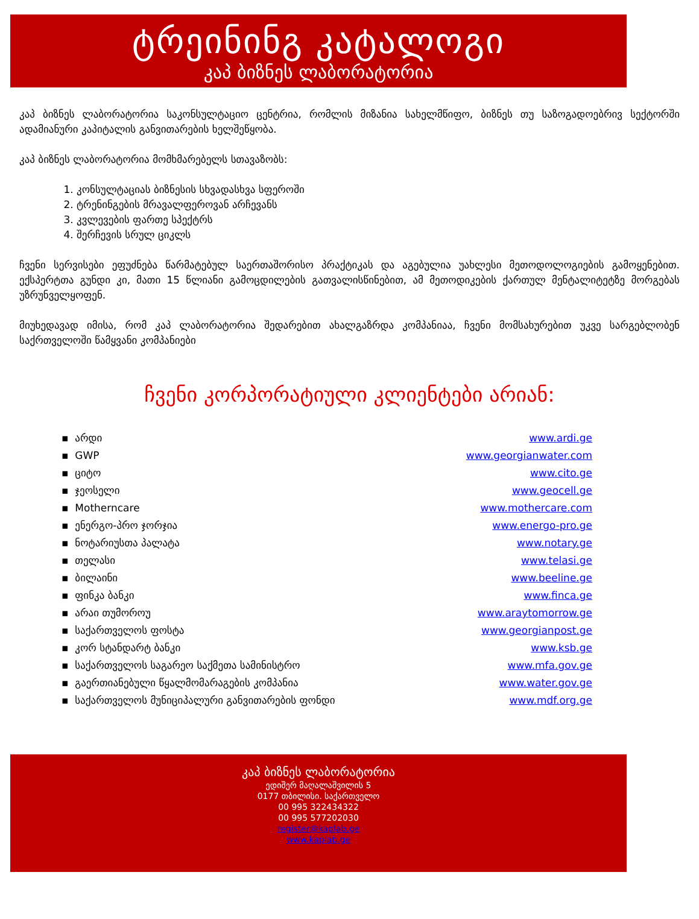ტრეინინგ კატალოგი
კაპ ბიზნეს ლაბორატორია
კაპ ბიზნეს ლაბორატორია საკონსულტაციო ცენტრია, რომლის მიზანია სახელმწიფო, ბიზნეს თუ საზოგადოებრივ სექტორში ადამიანური კაპიტალის განვითარების ხელშეწყობა.
კაპ ბიზნეს ლაბორატორია მომხმარებელს სთავაზობს:
1. კონსულტაციას ბიზნესის სხვადასხვა სფეროში
2. ტრენინგების მრავალფეროვან არჩევანს
3. კვლევების ფართე სპექტრს
4. შერჩევის სრულ ციკლს
ჩვენი სერვისები ეფუძნება წარმატებულ საერთაშორისო პრაქტიკას და აგებულია უახლესი მეთოდოლოგიების გამოყენებით. ექსპერტთა გუნდი კი, მათი 15 წლიანი გამოცდილების გათვალისწინებით, ამ მეთოდიკების ქართულ მენტალიტეტზე მორგებას უზრუნველყოფენ.
მიუხედავად იმისა, რომ კაპ ლაბორატორია შედარებით ახალგაზრდა კომპანიაა, ჩვენი მომსახურებით უკვე სარგებლობენ საქრთველოში წამყვანი კომპანიები
ჩვენი კორპორატიული კლიენტები არიან:
| ▪ არდი | www.ardi.ge |
| ▪ GWP | www.georgianwater.com |
| ▪ ციტო | www.cito.ge |
| ▪ ჯეოსელი | www.geocell.ge |
| ▪ Motherncare | www.mothercare.com |
| ▪ ენერგო-პრო ჯორჯია | www.energo-pro.ge |
| ▪ ნოტარიუსთა პალატა | www.notary.ge |
| ▪ თელასი | www.telasi.ge |
| ▪ ბილაინი | www.beeline.ge |
| ▪ ფინკა ბანკი | www.finca.ge |
| ▪ არაი თუმოროუ | www.araytomorrow.ge |
| ▪ საქართველოს ფოსტა | www.georgianpost.ge |
| ▪ კორ სტანდარტ ბანკი | www.ksb.ge |
| ▪ საქართველოს საგარეო საქმეთა სამინისტრო | www.mfa.gov.ge |
| ▪ გაერთიანებული წყალმომარაგების კომპანია | www.water.gov.ge |
| ▪ საქართველოს მუნიციპალური განვითარების ფონდი | www.mdf.org.ge |
კაპ ბიზნეს ლაბორატორია
ედიშერ მაღალაშვილის 5
0177 თბილისი. საქართველო
00 995 322434322
00 995 577202030
register@kaplab.ge
www.kaplab.ge